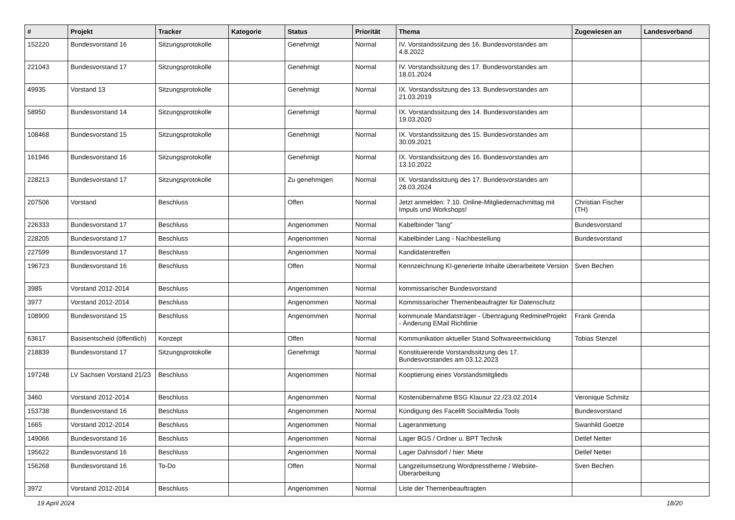| # | Projekt | Tracker | Kategorie | Status | Priorität | Thema | Zugewiesen an | Landesverband |
| --- | --- | --- | --- | --- | --- | --- | --- | --- |
| 152220 | Bundesvorstand 16 | Sitzungsprotokolle | | Genehmigt | Normal | IV. Vorstandssitzung des 16. Bundesvorstandes am 4.8.2022 | | |
| 221043 | Bundesvorstand 17 | Sitzungsprotokolle | | Genehmigt | Normal | IV. Vorstandssitzung des 17. Bundesvorstandes am 18.01.2024 | | |
| 49935 | Vorstand 13 | Sitzungsprotokolle | | Genehmigt | Normal | IX. Vorstandssitzung des 13. Bundesvorstandes am 21.03.2019 | | |
| 58950 | Bundesvorstand 14 | Sitzungsprotokolle | | Genehmigt | Normal | IX. Vorstandssitzung des 14. Bundesvorstandes am 19.03.2020 | | |
| 108468 | Bundesvorstand 15 | Sitzungsprotokolle | | Genehmigt | Normal | IX. Vorstandssitzung des 15. Bundesvorstandes am 30.09.2021 | | |
| 161946 | Bundesvorstand 16 | Sitzungsprotokolle | | Genehmigt | Normal | IX. Vorstandssitzung des 16. Bundesvorstandes am 13.10.2022 | | |
| 228213 | Bundesvorstand 17 | Sitzungsprotokolle | | Zu genehmigen | Normal | IX. Vorstandssitzung des 17. Bundesvorstandes am 28.03.2024 | | |
| 207506 | Vorstand | Beschluss | | Offen | Normal | Jetzt anmelden: 7.10. Online-Mitgliedernachmittag mit Impuls und Workshops! | Christian Fischer (TH) | |
| 226333 | Bundesvorstand 17 | Beschluss | | Angenommen | Normal | Kabelbinder "lang" | Bundesvorstand | |
| 228205 | Bundesvorstand 17 | Beschluss | | Angenommen | Normal | Kabelbinder Lang - Nachbestellung | Bundesvorstand | |
| 227599 | Bundesvorstand 17 | Beschluss | | Angenommen | Normal | Kandidatentreffen | | |
| 196723 | Bundesvorstand 16 | Beschluss | | Offen | Normal | Kennzeichnung KI-generierte Inhalte überarbeitete Version | Sven Bechen | |
| 3985 | Vorstand 2012-2014 | Beschluss | | Angenommen | Normal | kommissarischer Bundesvorstand | | |
| 3977 | Vorstand 2012-2014 | Beschluss | | Angenommen | Normal | Kommissarischer Themenbeaufragter für Datenschutz | | |
| 108900 | Bundesvorstand 15 | Beschluss | | Angenommen | Normal | kommunale Mandatsträger - Übertragung RedmineProjekt - Änderung EMail Richtlinie | Frank Grenda | |
| 63617 | Basisentscheid (öffentlich) | Konzept | | Offen | Normal | Kommunikation aktueller Stand Softwareentwicklung | Tobias Stenzel | |
| 218839 | Bundesvorstand 17 | Sitzungsprotokolle | | Genehmigt | Normal | Konstituierende Vorstandssitzung des 17. Bundesvorstandes am 03.12.2023 | | |
| 197248 | LV Sachsen Vorstand 21/23 | Beschluss | | Angenommen | Normal | Kooptierung eines Vorstandsmitglieds | | |
| 3460 | Vorstand 2012-2014 | Beschluss | | Angenommen | Normal | Kostenübernahme BSG Klausur 22./23.02.2014 | Veronique Schmitz | |
| 153738 | Bundesvorstand 16 | Beschluss | | Angenommen | Normal | Kündigung des Facelift SocialMedia Tools | Bundesvorstand | |
| 1665 | Vorstand 2012-2014 | Beschluss | | Angenommen | Normal | Lageranmietung | Swanhild Goetze | |
| 149066 | Bundesvorstand 16 | Beschluss | | Angenommen | Normal | Lager BGS / Ordner u. BPT Technik | Detlef Netter | |
| 195622 | Bundesvorstand 16 | Beschluss | | Angenommen | Normal | Lager Dahnsdorf / hier: Miete | Detlef Netter | |
| 156268 | Bundesvorstand 16 | To-Do | | Offen | Normal | Langzeitumsetzung Wordpresstheme / Website-Überarbeitung | Sven Bechen | |
| 3972 | Vorstand 2012-2014 | Beschluss | | Angenommen | Normal | Liste der Themenbeauftragten | | |
19 April 2024 18/20